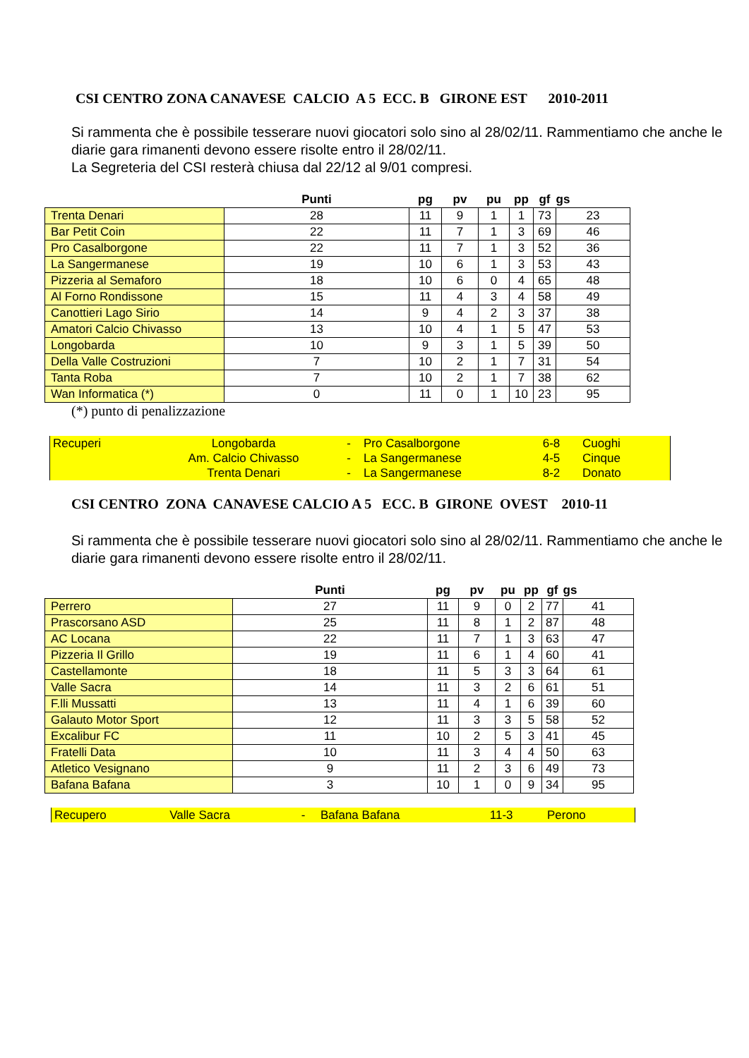CSI CENTRO ZONA CANAVESE CALCIO A 5 ECC. B GIRONE EST 2010-2011
Si rammenta che è possibile tesserare nuovi giocatori solo sino al 28/02/11. Rammentiamo che anche le diarie gara rimanenti devono essere risolte entro il 28/02/11.
La Segreteria del CSI resterà chiusa dal 22/12 al 9/01 compresi.
| | Punti | pg | pv | pu | pp | gf | gs |
| --- | --- | --- | --- | --- | --- | --- | --- |
| Trenta Denari | 28 | 11 | 9 | 1 | 1 | 73 | 23 |
| Bar Petit Coin | 22 | 11 | 7 | 1 | 3 | 69 | 46 |
| Pro Casalborgone | 22 | 11 | 7 | 1 | 3 | 52 | 36 |
| La Sangermanese | 19 | 10 | 6 | 1 | 3 | 53 | 43 |
| Pizzeria al Semaforo | 18 | 10 | 6 | 0 | 4 | 65 | 48 |
| Al Forno Rondissone | 15 | 11 | 4 | 3 | 4 | 58 | 49 |
| Canottieri Lago Sirio | 14 | 9 | 4 | 2 | 3 | 37 | 38 |
| Amatori Calcio Chivasso | 13 | 10 | 4 | 1 | 5 | 47 | 53 |
| Longobarda | 10 | 9 | 3 | 1 | 5 | 39 | 50 |
| Della Valle Costruzioni | 7 | 10 | 2 | 1 | 7 | 31 | 54 |
| Tanta Roba | 7 | 10 | 2 | 1 | 7 | 38 | 62 |
| Wan Informatica (*) | 0 | 11 | 0 | 1 | 10 | 23 | 95 |
(*) punto di penalizzazione
| Recuperi | Longobarda | - | Pro Casalborgone | 6-8 | Cuoghi |
| | Am. Calcio Chivasso | - | La Sangermanese | 4-5 | Cinque |
| | Trenta Denari | - | La Sangermanese | 8-2 | Donato |
CSI CENTRO ZONA CANAVESE CALCIO A 5 ECC. B GIRONE OVEST 2010-11
Si rammenta che è possibile tesserare nuovi giocatori solo sino al 28/02/11. Rammentiamo che anche le diarie gara rimanenti devono essere risolte entro il 28/02/11.
| | Punti | pg | pv | pu | pp | gf | gs |
| --- | --- | --- | --- | --- | --- | --- | --- |
| Perrero | 27 | 11 | 9 | 0 | 2 | 77 | 41 |
| Prascorsano ASD | 25 | 11 | 8 | 1 | 2 | 87 | 48 |
| AC Locana | 22 | 11 | 7 | 1 | 3 | 63 | 47 |
| Pizzeria Il Grillo | 19 | 11 | 6 | 1 | 4 | 60 | 41 |
| Castellamonte | 18 | 11 | 5 | 3 | 3 | 64 | 61 |
| Valle Sacra | 14 | 11 | 3 | 2 | 6 | 61 | 51 |
| F.lli Mussatti | 13 | 11 | 4 | 1 | 6 | 39 | 60 |
| Galauto Motor Sport | 12 | 11 | 3 | 3 | 5 | 58 | 52 |
| Excalibur FC | 11 | 10 | 2 | 5 | 3 | 41 | 45 |
| Fratelli Data | 10 | 11 | 3 | 4 | 4 | 50 | 63 |
| Atletico Vesignano | 9 | 11 | 2 | 3 | 6 | 49 | 73 |
| Bafana Bafana | 3 | 10 | 1 | 0 | 9 | 34 | 95 |
| Recupero | Valle Sacra | - | Bafana Bafana | 11-3 | Perono |